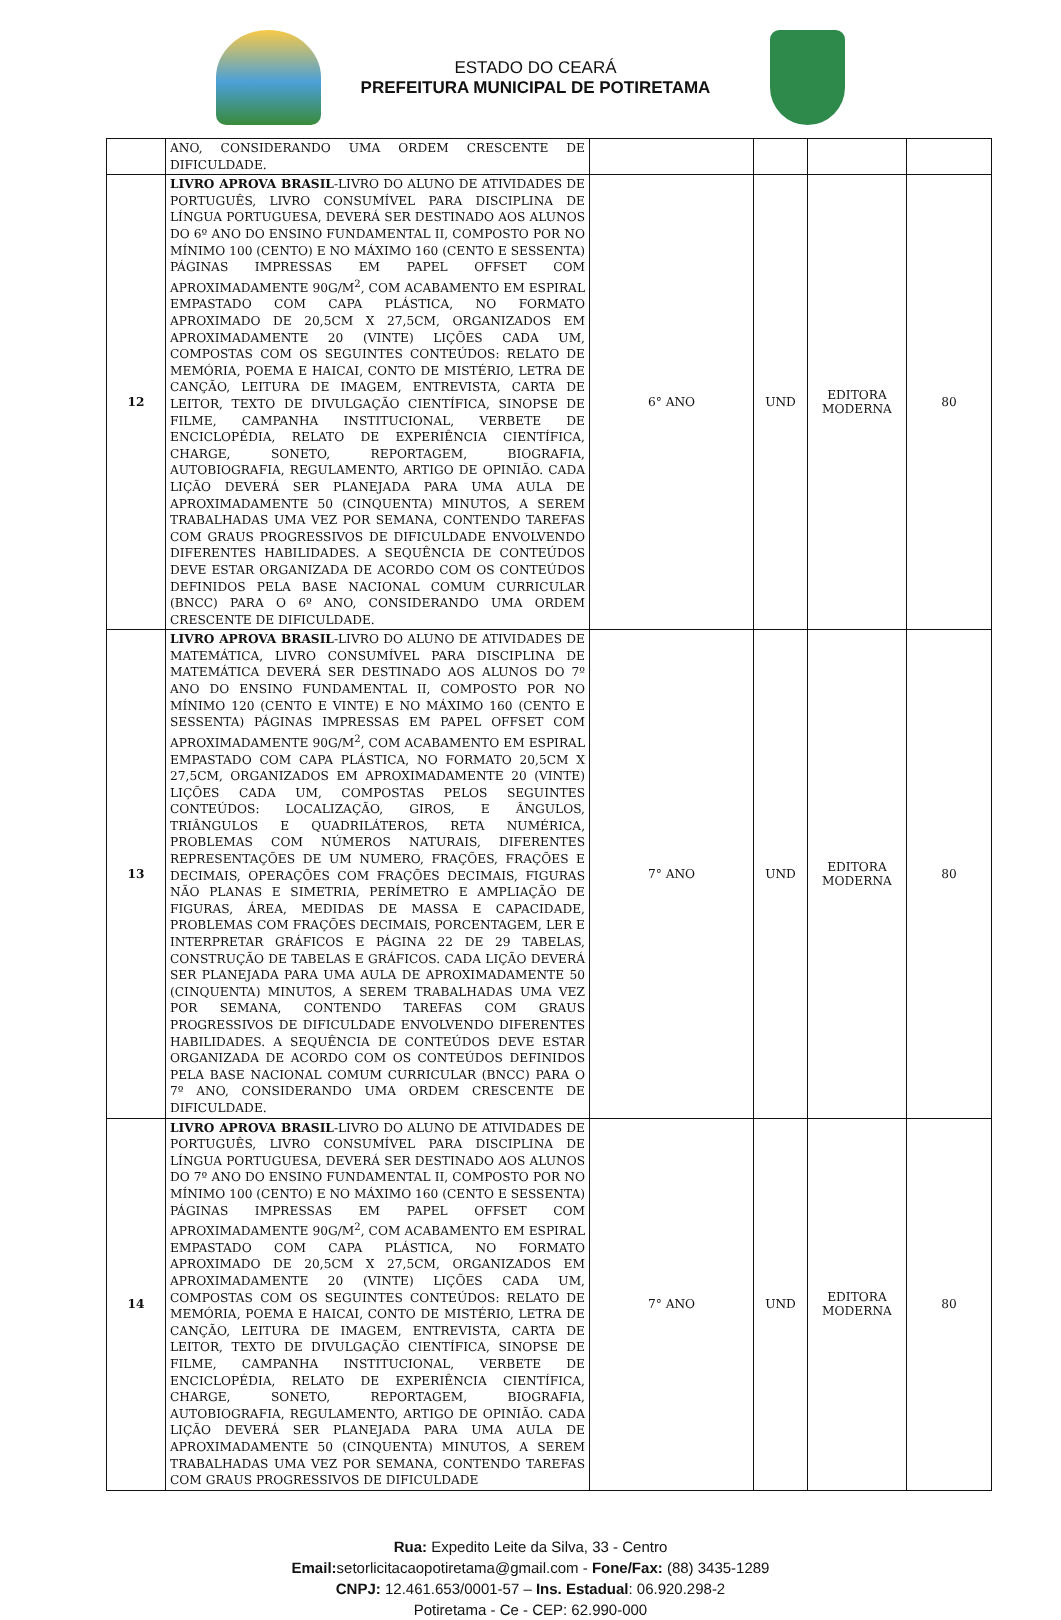ESTADO DO CEARÁ
PREFEITURA MUNICIPAL DE POTIRETAMA
| | ANO, CONSIDERANDO UMA ORDEM CRESCENTE DE DIFICULDADE. | | | | |
| 12 | LIVRO APROVA BRASIL -LIVRO DO ALUNO DE ATIVIDADES DE PORTUGUÊS, LIVRO CONSUMÍVEL PARA DISCIPLINA DE LÍNGUA PORTUGUESA, DEVERÁ SER DESTINADO AOS ALUNOS DO 6º ANO DO ENSINO FUNDAMENTAL II, COMPOSTO POR NO MÍNIMO 100 (CENTO) E NO MÁXIMO 160 (CENTO E SESSENTA) PÁGINAS IMPRESSAS EM PAPEL OFFSET COM APROXIMADAMENTE 90G/M<sup>2</sup>, COM ACABAMENTO EM ESPIRAL EMPASTADO COM CAPA PLÁSTICA, NO FORMATO APROXIMADO DE 20,5CM X 27,5CM, ORGANIZADOS EM APROXIMADAMENTE 20 (VINTE) LIÇÕES CADA UM, COMPOSTAS COM OS SEGUINTES CONTEÚDOS: RELATO DE MEMÓRIA, POEMA E HAICAI, CONTO DE MISTÉRIO, LETRA DE CANÇÃO, LEITURA DE IMAGEM, ENTREVISTA, CARTA DE LEITOR, TEXTO DE DIVULGAÇÃO CIENTÍFICA, SINOPSE DE FILME, CAMPANHA INSTITUCIONAL, VERBETE DE ENCICLOPÉDIA, RELATO DE EXPERIÊNCIA CIENTÍFICA, CHARGE, SONETO, REPORTAGEM, BIOGRAFIA, AUTOBIOGRAFIA, REGULAMENTO, ARTIGO DE OPINIÃO. CADA LIÇÃO DEVERÁ SER PLANEJADA PARA UMA AULA DE APROXIMADAMENTE 50 (CINQUENTA) MINUTOS, A SEREM TRABALHADAS UMA VEZ POR SEMANA, CONTENDO TAREFAS COM GRAUS PROGRESSIVOS DE DIFICULDADE ENVOLVENDO DIFERENTES HABILIDADES. A SEQUÊNCIA DE CONTEÚDOS DEVE ESTAR ORGANIZADA DE ACORDO COM OS CONTEÚDOS DEFINIDOS PELA BASE NACIONAL COMUM CURRICULAR (BNCC) PARA O 6º ANO, CONSIDERANDO UMA ORDEM CRESCENTE DE DIFICULDADE. | 6° ANO | UND | EDITORA MODERNA | 80 |
| 13 | LIVRO APROVA BRASIL -LIVRO DO ALUNO DE ATIVIDADES DE MATEMÁTICA, LIVRO CONSUMÍVEL PARA DISCIPLINA DE MATEMÁTICA DEVERÁ SER DESTINADO AOS ALUNOS DO 7º ANO DO ENSINO FUNDAMENTAL II, COMPOSTO POR NO MÍNIMO 120 (CENTO E VINTE) E NO MÁXIMO 160 (CENTO E SESSENTA) PÁGINAS IMPRESSAS EM PAPEL OFFSET COM APROXIMADAMENTE 90G/M<sup>2</sup>, COM ACABAMENTO EM ESPIRAL EMPASTADO COM CAPA PLÁSTICA, NO FORMATO 20,5CM X 27,5CM, ORGANIZADOS EM APROXIMADAMENTE 20 (VINTE) LIÇÕES CADA UM, COMPOSTAS PELOS SEGUINTES CONTEÚDOS: LOCALIZAÇÃO, GIROS, E ÂNGULOS, TRIÂNGULOS E QUADRILÁTEROS, RETA NUMÉRICA, PROBLEMAS COM NÚMEROS NATURAIS, DIFERENTES REPRESENTAÇÕES DE UM NUMERO, FRAÇÕES, FRAÇÕES E DECIMAIS, OPERAÇÕES COM FRAÇÕES DECIMAIS, FIGURAS NÃO PLANAS E SIMETRIA, PERÍMETRO E AMPLIAÇÃO DE FIGURAS, ÁREA, MEDIDAS DE MASSA E CAPACIDADE, PROBLEMAS COM FRAÇÕES DECIMAIS, PORCENTAGEM, LER E INTERPRETAR GRÁFICOS E PÁGINA 22 DE 29 TABELAS, CONSTRUÇÃO DE TABELAS E GRÁFICOS. CADA LIÇÃO DEVERÁ SER PLANEJADA PARA UMA AULA DE APROXIMADAMENTE 50 (CINQUENTA) MINUTOS, A SEREM TRABALHADAS UMA VEZ POR SEMANA, CONTENDO TAREFAS COM GRAUS PROGRESSIVOS DE DIFICULDADE ENVOLVENDO DIFERENTES HABILIDADES. A SEQUÊNCIA DE CONTEÚDOS DEVE ESTAR ORGANIZADA DE ACORDO COM OS CONTEÚDOS DEFINIDOS PELA BASE NACIONAL COMUM CURRICULAR (BNCC) PARA O 7º ANO, CONSIDERANDO UMA ORDEM CRESCENTE DE DIFICULDADE. | 7° ANO | UND | EDITORA MODERNA | 80 |
| 14 | LIVRO APROVA BRASIL -LIVRO DO ALUNO DE ATIVIDADES DE PORTUGUÊS, LIVRO CONSUMÍVEL PARA DISCIPLINA DE LÍNGUA PORTUGUESA, DEVERÁ SER DESTINADO AOS ALUNOS DO 7º ANO DO ENSINO FUNDAMENTAL II, COMPOSTO POR NO MÍNIMO 100 (CENTO) E NO MÁXIMO 160 (CENTO E SESSENTA) PÁGINAS IMPRESSAS EM PAPEL OFFSET COM APROXIMADAMENTE 90G/M<sup>2</sup>, COM ACABAMENTO EM ESPIRAL EMPASTADO COM CAPA PLÁSTICA, NO FORMATO APROXIMADO DE 20,5CM X 27,5CM, ORGANIZADOS EM APROXIMADAMENTE 20 (VINTE) LIÇÕES CADA UM, COMPOSTAS COM OS SEGUINTES CONTEÚDOS: RELATO DE MEMÓRIA, POEMA E HAICAI, CONTO DE MISTÉRIO, LETRA DE CANÇÃO, LEITURA DE IMAGEM, ENTREVISTA, CARTA DE LEITOR, TEXTO DE DIVULGAÇÃO CIENTÍFICA, SINOPSE DE FILME, CAMPANHA INSTITUCIONAL, VERBETE DE ENCICLOPÉDIA, RELATO DE EXPERIÊNCIA CIENTÍFICA, CHARGE, SONETO, REPORTAGEM, BIOGRAFIA, AUTOBIOGRAFIA, REGULAMENTO, ARTIGO DE OPINIÃO. CADA LIÇÃO DEVERÁ SER PLANEJADA PARA UMA AULA DE APROXIMADAMENTE 50 (CINQUENTA) MINUTOS, A SEREM TRABALHADAS UMA VEZ POR SEMANA, CONTENDO TAREFAS COM GRAUS PROGRESSIVOS DE DIFICULDADE | 7° ANO | UND | EDITORA MODERNA | 80 |
Rua: Expedito Leite da Silva, 33 - Centro
Email: setorlicitacaopotiretama@gmail.com - Fone/Fax: (88) 3435-1289
CNPJ: 12.461.653/0001-57 – Ins. Estadual: 06.920.298-2
Potiretama - Ce - CEP: 62.990-000